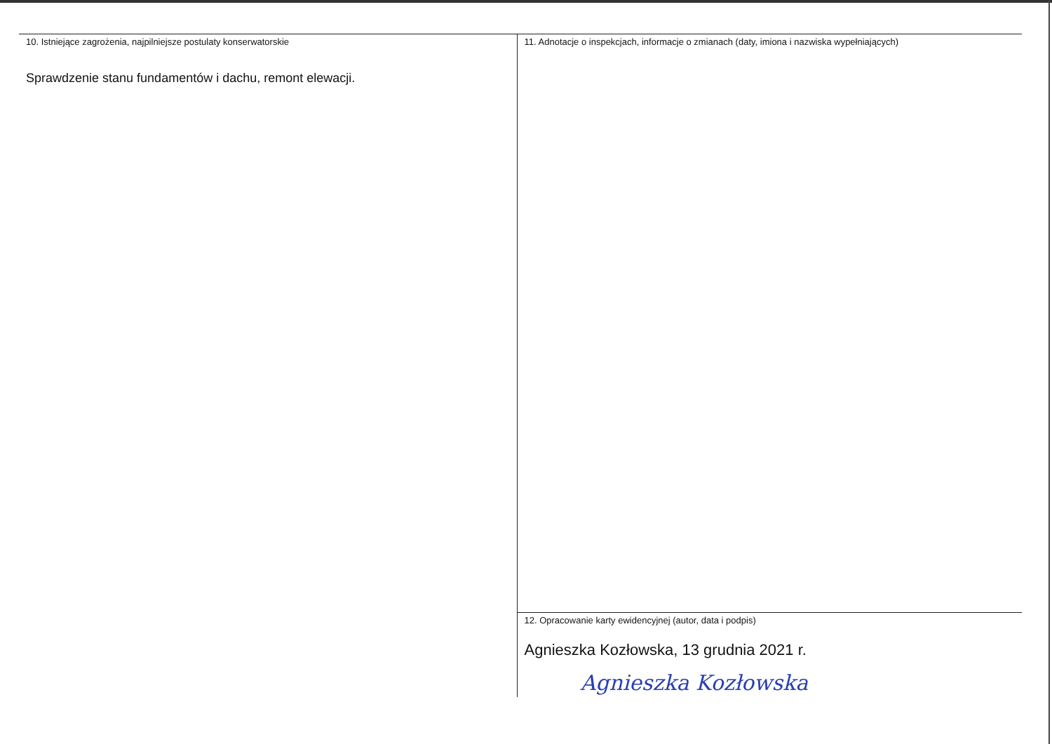10. Istniejące zagrożenia, najpilniejsze postulaty konserwatorskie
Sprawdzenie stanu fundamentów i dachu, remont elewacji.
11. Adnotacje o inspekcjach, informacje o zmianach (daty, imiona i nazwiska wypełniających)
12. Opracowanie karty ewidencyjnej (autor, data i podpis)
Agnieszka Kozłowska, 13 grudnia 2021 r.
Agnieszka Kozłowska